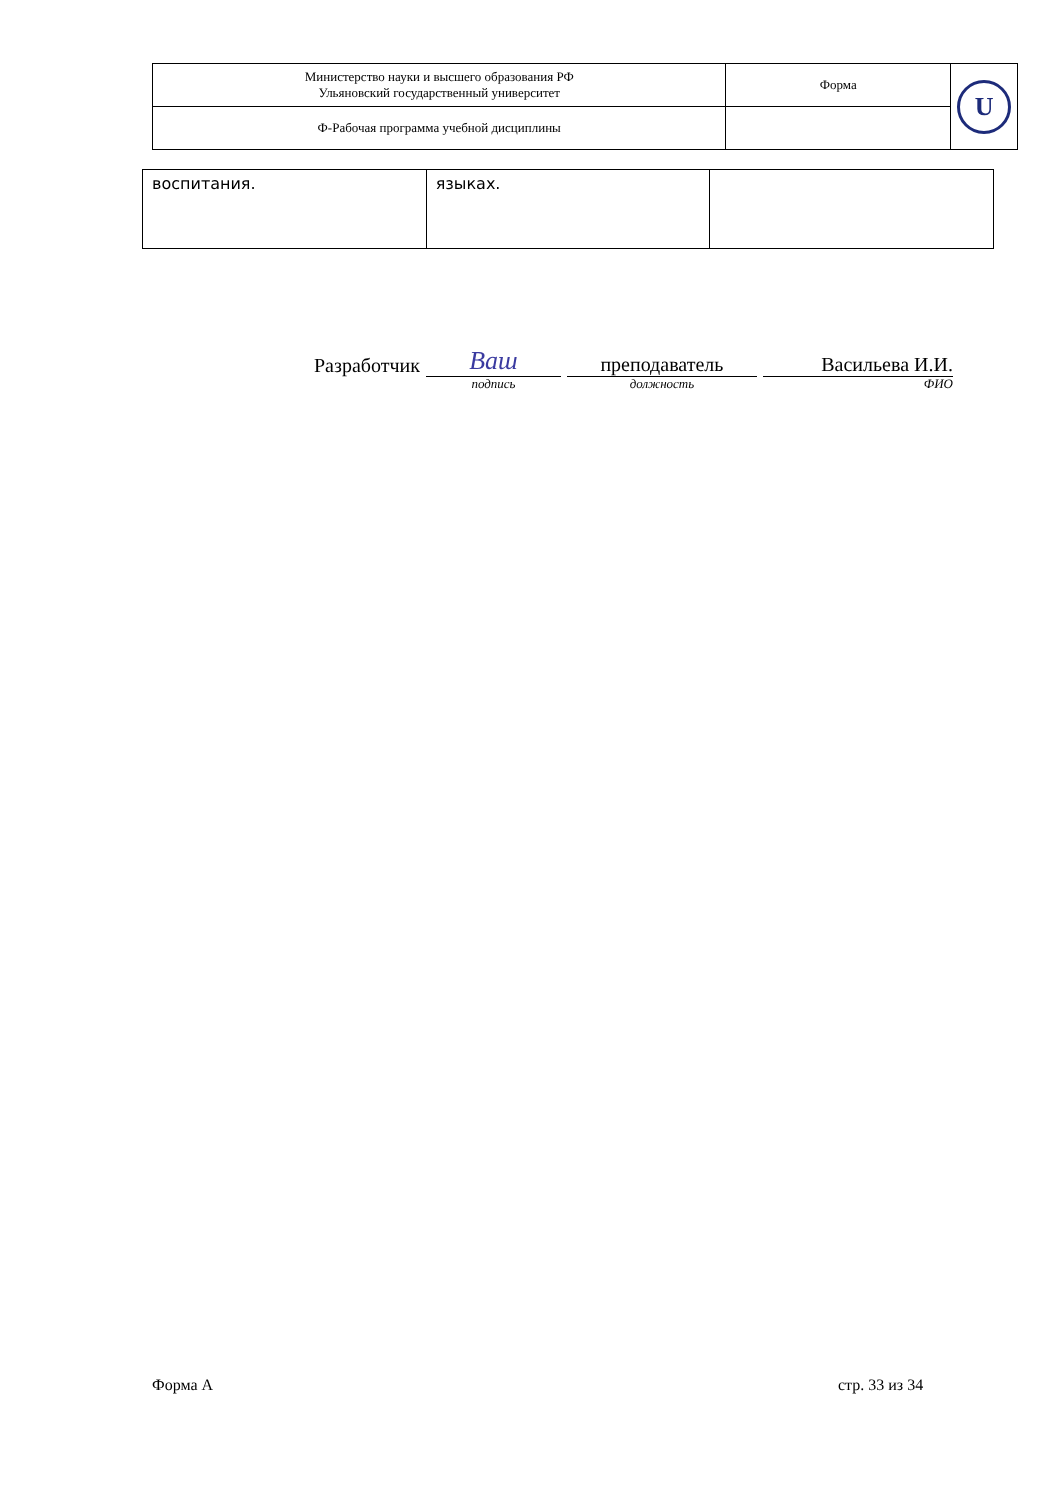| Министерство науки и высшего образования РФ Ульяновский государственный университет | Форма | U |
| Ф-Рабочая программа учебной дисциплины | | |
| воспитания. | языках. | |
Разработчик Ваш подпись преподаватель должность Васильева И.И. ФИО
Форма А стр. 33 из 34